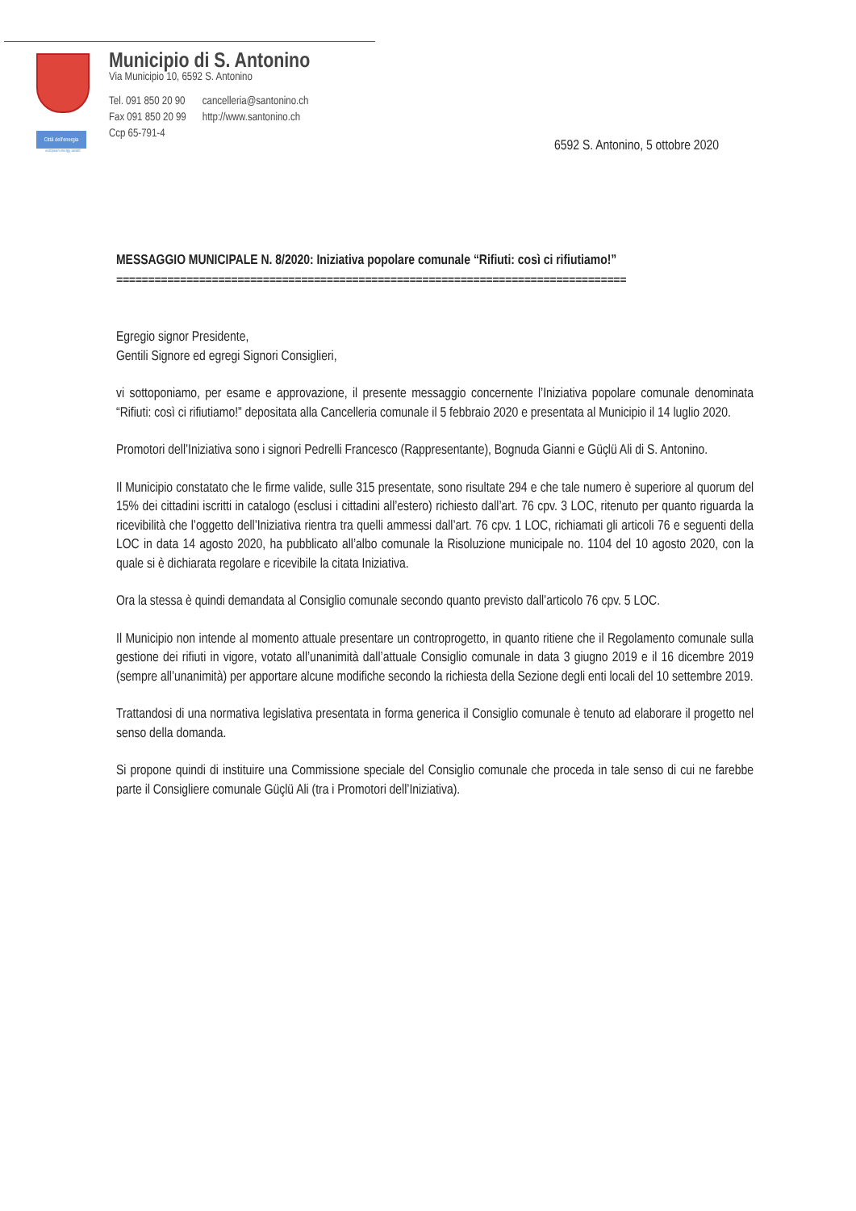Città dell'energia
european energy award
Municipio di S. Antonino
Via Municipio 10, 6592 S. Antonino
| Tel. 091 850 20 90 | cancelleria@santonino.ch |
| Fax 091 850 20 99 | http://www.santonino.ch |
| Ccp 65-791-4 | |
6592 S. Antonino, 5 ottobre 2020
MESSAGGIO MUNICIPALE N. 8/2020: Iniziativa popolare comunale “Rifiuti: così ci rifiutiamo!”
================================================================================
Egregio signor Presidente,
Gentili Signore ed egregi Signori Consiglieri,
vi sottoponiamo, per esame e approvazione, il presente messaggio concernente l’Iniziativa popolare comunale denominata “Rifiuti: così ci rifiutiamo!” depositata alla Cancelleria comunale il 5 febbraio 2020 e presentata al Municipio il 14 luglio 2020.
Promotori dell’Iniziativa sono i signori Pedrelli Francesco (Rappresentante), Bognuda Gianni e Güçlü Ali di S. Antonino.
Il Municipio constatato che le firme valide, sulle 315 presentate, sono risultate 294 e che tale numero è superiore al quorum del 15% dei cittadini iscritti in catalogo (esclusi i cittadini all’estero) richiesto dall’art. 76 cpv. 3 LOC, ritenuto per quanto riguarda la ricevibilità che l’oggetto dell’Iniziativa rientra tra quelli ammessi dall’art. 76 cpv. 1 LOC, richiamati gli articoli 76 e seguenti della LOC in data 14 agosto 2020, ha pubblicato all’albo comunale la Risoluzione municipale no. 1104 del 10 agosto 2020, con la quale si è dichiarata regolare e ricevibile la citata Iniziativa.
Ora la stessa è quindi demandata al Consiglio comunale secondo quanto previsto dall’articolo 76 cpv. 5 LOC.
Il Municipio non intende al momento attuale presentare un controprogetto, in quanto ritiene che il Regolamento comunale sulla gestione dei rifiuti in vigore, votato all’unanimità dall’attuale Consiglio comunale in data 3 giugno 2019 e il 16 dicembre 2019 (sempre all’unanimità) per apportare alcune modifiche secondo la richiesta della Sezione degli enti locali del 10 settembre 2019.
Trattandosi di una normativa legislativa presentata in forma generica il Consiglio comunale è tenuto ad elaborare il progetto nel senso della domanda.
Si propone quindi di instituire una Commissione speciale del Consiglio comunale che proceda in tale senso di cui ne farebbe parte il Consigliere comunale Güçlü Ali (tra i Promotori dell’Iniziativa).